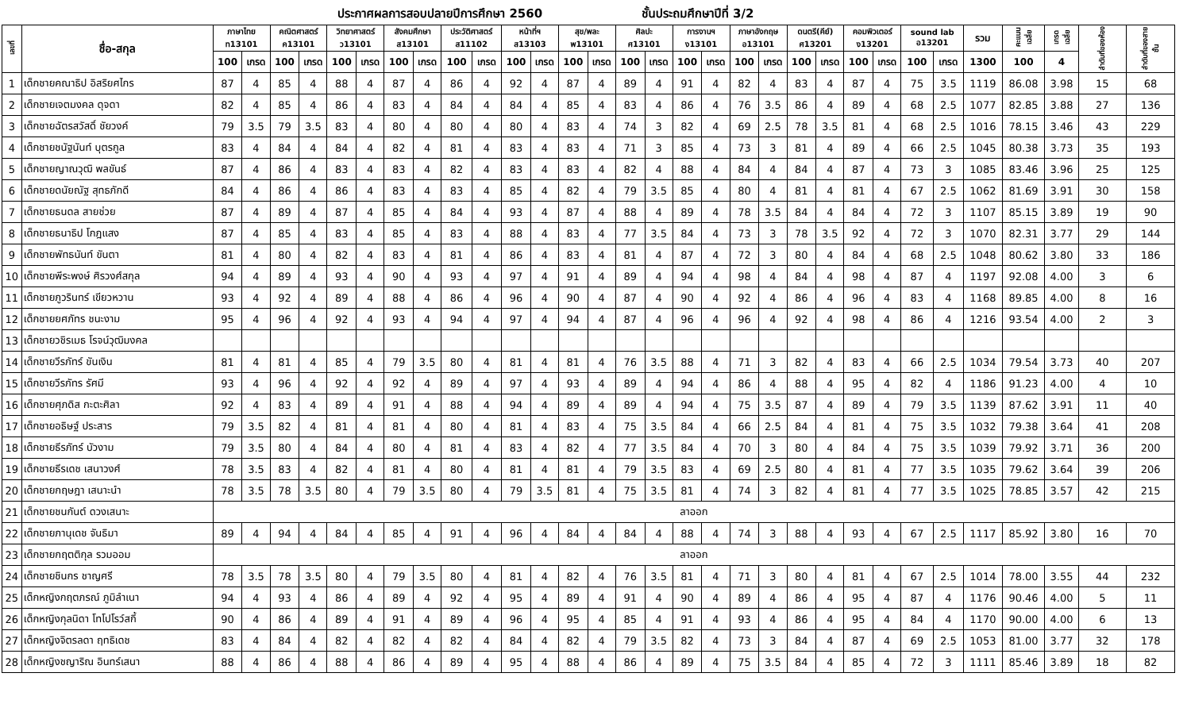ประกาศผลการสอบปลายปีการศึกษา 2560 ชั้นประถมศึกษาปีที่ 3/2
| เลขที่ | ชื่อ-สกุล | ภาษาไทย ท13101 | | คณิตศาสตร์ ค13101 | | วิทยาศาสตร์ ว13101 | | สังคมศึกษา ส13101 | | ประวัติศาสตร์ ส11102 | | หน้าที่ฯ ส13103 | | สุข/พละ พ13101 | | ศิลปะ ศ13101 | | การงานฯ ง13101 | | ภาษาอังกฤษ อ13101 | | ดนตรี(คีย์) ศ13201 | | คอมพิวเตอร์ ง13201 | | sound lab อ13201 | | รวม | คะแนนเฉลี่ย | เกรดเฉลี่ย | ลำดับที่ของห้อง | ลำดับที่ของสายชั้น |
| --- | --- | --- | --- | --- | --- | --- | --- | --- | --- | --- | --- | --- | --- | --- | --- | --- | --- | --- | --- | --- | --- | --- | --- | --- | --- | --- | --- | --- | --- | --- | --- | --- |
| | | 100 | เกรด | 100 | เกรด | 100 | เกรด | 100 | เกรด | 100 | เกรด | 100 | เกรด | 100 | เกรด | 100 | เกรด | 100 | เกรด | 100 | เกรด | 100 | เกรด | 100 | เกรด | 100 | เกรด | 1300 | 100 | 4 | | |
| 1 | เด็กชายคณาธิป อิสริยศไกร | 87 | 4 | 85 | 4 | 88 | 4 | 87 | 4 | 86 | 4 | 92 | 4 | 87 | 4 | 89 | 4 | 91 | 4 | 82 | 4 | 83 | 4 | 87 | 4 | 75 | 3.5 | 1119 | 86.08 | 3.98 | 15 | 68 |
| 2 | เด็กชายเจตมงคล ดุจดา | 82 | 4 | 85 | 4 | 86 | 4 | 83 | 4 | 84 | 4 | 84 | 4 | 85 | 4 | 83 | 4 | 86 | 4 | 76 | 3.5 | 86 | 4 | 89 | 4 | 68 | 2.5 | 1077 | 82.85 | 3.88 | 27 | 136 |
| 3 | เด็กชายฉัตรสวัสดิ์ ชัยวงค์ | 79 | 3.5 | 79 | 3.5 | 83 | 4 | 80 | 4 | 80 | 4 | 80 | 4 | 83 | 4 | 74 | 3 | 82 | 4 | 69 | 2.5 | 78 | 3.5 | 81 | 4 | 68 | 2.5 | 1016 | 78.15 | 3.46 | 43 | 229 |
| 4 | เด็กชายชนัฐนันท์ บุตรกูล | 83 | 4 | 84 | 4 | 84 | 4 | 82 | 4 | 81 | 4 | 83 | 4 | 83 | 4 | 71 | 3 | 85 | 4 | 73 | 3 | 81 | 4 | 89 | 4 | 66 | 2.5 | 1045 | 80.38 | 3.73 | 35 | 193 |
| 5 | เด็กชายญาณวุฒิ พลขันธ์ | 87 | 4 | 86 | 4 | 83 | 4 | 83 | 4 | 82 | 4 | 83 | 4 | 83 | 4 | 82 | 4 | 88 | 4 | 84 | 4 | 84 | 4 | 87 | 4 | 73 | 3 | 1085 | 83.46 | 3.96 | 25 | 125 |
| 6 | เด็กชายดนัยณัฐ สุทธภักดี | 84 | 4 | 86 | 4 | 86 | 4 | 83 | 4 | 83 | 4 | 85 | 4 | 82 | 4 | 79 | 3.5 | 85 | 4 | 80 | 4 | 81 | 4 | 81 | 4 | 67 | 2.5 | 1062 | 81.69 | 3.91 | 30 | 158 |
| 7 | เด็กชายธนดล สายช่วย | 87 | 4 | 89 | 4 | 87 | 4 | 85 | 4 | 84 | 4 | 93 | 4 | 87 | 4 | 88 | 4 | 89 | 4 | 78 | 3.5 | 84 | 4 | 84 | 4 | 72 | 3 | 1107 | 85.15 | 3.89 | 19 | 90 |
| 8 | เด็กชายธนาธิป โกฎแสง | 87 | 4 | 85 | 4 | 83 | 4 | 85 | 4 | 83 | 4 | 88 | 4 | 83 | 4 | 77 | 3.5 | 84 | 4 | 73 | 3 | 78 | 3.5 | 92 | 4 | 72 | 3 | 1070 | 82.31 | 3.77 | 29 | 144 |
| 9 | เด็กชายพัทธนันท์ ขันตา | 81 | 4 | 80 | 4 | 82 | 4 | 83 | 4 | 81 | 4 | 86 | 4 | 83 | 4 | 81 | 4 | 87 | 4 | 72 | 3 | 80 | 4 | 84 | 4 | 68 | 2.5 | 1048 | 80.62 | 3.80 | 33 | 186 |
| 10 | เด็กชายพีระพงษ์ ศิรวงศ์สกุล | 94 | 4 | 89 | 4 | 93 | 4 | 90 | 4 | 93 | 4 | 97 | 4 | 91 | 4 | 89 | 4 | 94 | 4 | 98 | 4 | 84 | 4 | 98 | 4 | 87 | 4 | 1197 | 92.08 | 4.00 | 3 | 6 |
| 11 | เด็กชายภูวรินทร์ เขียวหวาน | 93 | 4 | 92 | 4 | 89 | 4 | 88 | 4 | 86 | 4 | 96 | 4 | 90 | 4 | 87 | 4 | 90 | 4 | 92 | 4 | 86 | 4 | 96 | 4 | 83 | 4 | 1168 | 89.85 | 4.00 | 8 | 16 |
| 12 | เด็กชายยศภัทร ชนะงาม | 95 | 4 | 96 | 4 | 92 | 4 | 93 | 4 | 94 | 4 | 97 | 4 | 94 | 4 | 87 | 4 | 96 | 4 | 96 | 4 | 92 | 4 | 98 | 4 | 86 | 4 | 1216 | 93.54 | 4.00 | 2 | 3 |
| 13 | เด็กชายวชิรเมธ โรจน์วุฒิมงคล | | | | | | | | | | | | | | | | | | | | | | | | | | | | | | | |
| 14 | เด็กชายวีรภัทร์ ขันเงิน | 81 | 4 | 81 | 4 | 85 | 4 | 79 | 3.5 | 80 | 4 | 81 | 4 | 81 | 4 | 76 | 3.5 | 88 | 4 | 71 | 3 | 82 | 4 | 83 | 4 | 66 | 2.5 | 1034 | 79.54 | 3.73 | 40 | 207 |
| 15 | เด็กชายวีรภัทร รัศมี | 93 | 4 | 96 | 4 | 92 | 4 | 92 | 4 | 89 | 4 | 97 | 4 | 93 | 4 | 89 | 4 | 94 | 4 | 86 | 4 | 88 | 4 | 95 | 4 | 82 | 4 | 1186 | 91.23 | 4.00 | 4 | 10 |
| 16 | เด็กชายศุภดิส กะตะศิลา | 92 | 4 | 83 | 4 | 89 | 4 | 91 | 4 | 88 | 4 | 94 | 4 | 89 | 4 | 89 | 4 | 94 | 4 | 75 | 3.5 | 87 | 4 | 89 | 4 | 79 | 3.5 | 1139 | 87.62 | 3.91 | 11 | 40 |
| 17 | เด็กชายอธิษฐ์ ประสาร | 79 | 3.5 | 82 | 4 | 81 | 4 | 81 | 4 | 80 | 4 | 81 | 4 | 83 | 4 | 75 | 3.5 | 84 | 4 | 66 | 2.5 | 84 | 4 | 81 | 4 | 75 | 3.5 | 1032 | 79.38 | 3.64 | 41 | 208 |
| 18 | เด็กชายธีรภัทร์ บัวงาม | 79 | 3.5 | 80 | 4 | 84 | 4 | 80 | 4 | 81 | 4 | 83 | 4 | 82 | 4 | 77 | 3.5 | 84 | 4 | 70 | 3 | 80 | 4 | 84 | 4 | 75 | 3.5 | 1039 | 79.92 | 3.71 | 36 | 200 |
| 19 | เด็กชายธีรเดช เสนาวงศ์ | 78 | 3.5 | 83 | 4 | 82 | 4 | 81 | 4 | 80 | 4 | 81 | 4 | 81 | 4 | 79 | 3.5 | 83 | 4 | 69 | 2.5 | 80 | 4 | 81 | 4 | 77 | 3.5 | 1035 | 79.62 | 3.64 | 39 | 206 |
| 20 | เด็กชายกฤษฎา เสนาะนำ | 78 | 3.5 | 78 | 3.5 | 80 | 4 | 79 | 3.5 | 80 | 4 | 79 | 3.5 | 81 | 4 | 75 | 3.5 | 81 | 4 | 74 | 3 | 82 | 4 | 81 | 4 | 77 | 3.5 | 1025 | 78.85 | 3.57 | 42 | 215 |
| 21 | เด็กชายชนกันต์ ดวงเสนาะ | ลาออก | | | | | | | | | | | | | | | | | | | | | | | | | | | | | | |
| 22 | เด็กชายภานุเดช จันธิมา | 89 | 4 | 94 | 4 | 84 | 4 | 85 | 4 | 91 | 4 | 96 | 4 | 84 | 4 | 84 | 4 | 88 | 4 | 74 | 3 | 88 | 4 | 93 | 4 | 67 | 2.5 | 1117 | 85.92 | 3.80 | 16 | 70 |
| 23 | เด็กชายกฤตติกุล รวมออม | ลาออก | | | | | | | | | | | | | | | | | | | | | | | | | | | | | | |
| 24 | เด็กชายชินกร ชาญศรี | 78 | 3.5 | 78 | 3.5 | 80 | 4 | 79 | 3.5 | 80 | 4 | 81 | 4 | 82 | 4 | 76 | 3.5 | 81 | 4 | 71 | 3 | 80 | 4 | 81 | 4 | 67 | 2.5 | 1014 | 78.00 | 3.55 | 44 | 232 |
| 25 | เด็กหญิงกฤตภรณ์ ภูมิลำเนา | 94 | 4 | 93 | 4 | 86 | 4 | 89 | 4 | 92 | 4 | 95 | 4 | 89 | 4 | 91 | 4 | 90 | 4 | 89 | 4 | 86 | 4 | 95 | 4 | 87 | 4 | 1176 | 90.46 | 4.00 | 5 | 11 |
| 26 | เด็กหญิงกุลนิดา โทโปโรว์สกี้ | 90 | 4 | 86 | 4 | 89 | 4 | 91 | 4 | 89 | 4 | 96 | 4 | 95 | 4 | 85 | 4 | 91 | 4 | 93 | 4 | 86 | 4 | 95 | 4 | 84 | 4 | 1170 | 90.00 | 4.00 | 6 | 13 |
| 27 | เด็กหญิงจิตรลดา ฤทธิเดช | 83 | 4 | 84 | 4 | 82 | 4 | 82 | 4 | 82 | 4 | 84 | 4 | 82 | 4 | 79 | 3.5 | 82 | 4 | 73 | 3 | 84 | 4 | 87 | 4 | 69 | 2.5 | 1053 | 81.00 | 3.77 | 32 | 178 |
| 28 | เด็กหญิงชญาริณ อินทร์เสนา | 88 | 4 | 86 | 4 | 88 | 4 | 86 | 4 | 89 | 4 | 95 | 4 | 88 | 4 | 86 | 4 | 89 | 4 | 75 | 3.5 | 84 | 4 | 85 | 4 | 72 | 3 | 1111 | 85.46 | 3.89 | 18 | 82 |